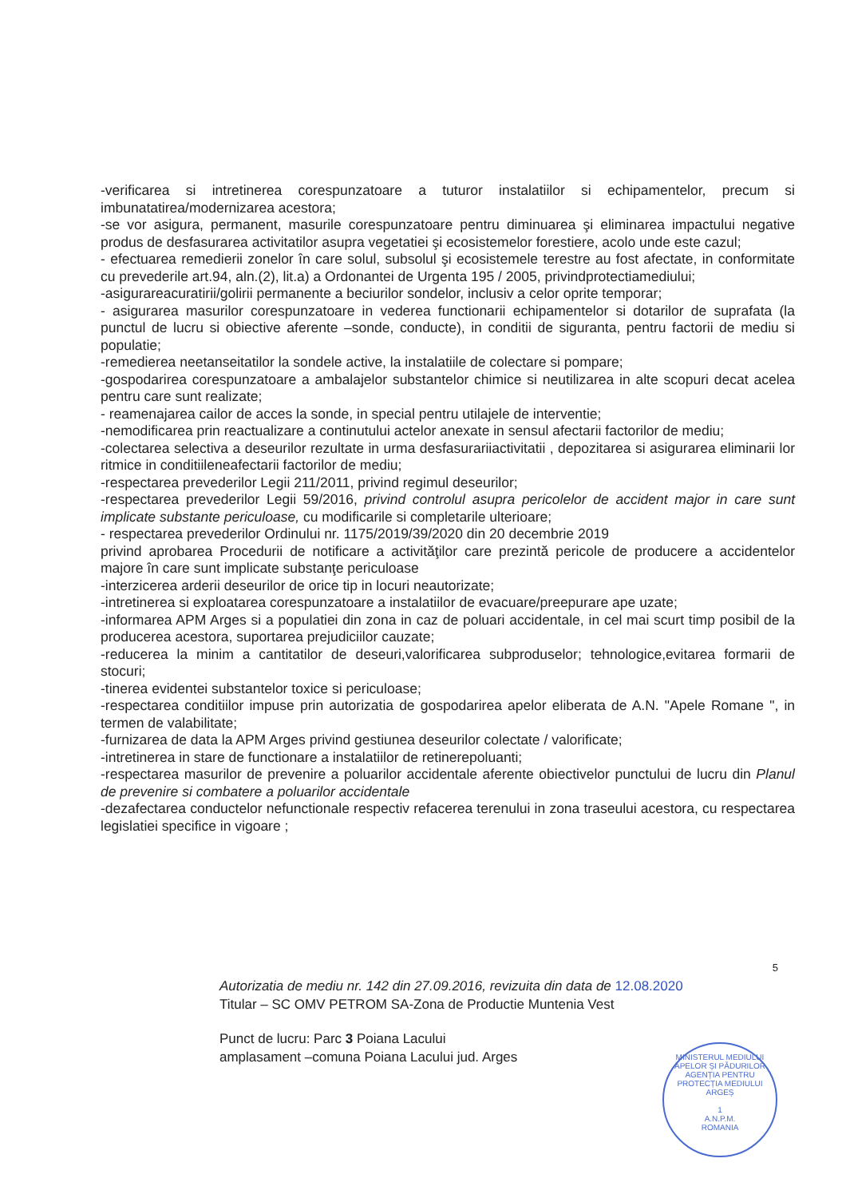-verificarea si intretinerea corespunzatoare a tuturor instalatiilor si echipamentelor, precum si imbunatatirea/modernizarea acestora;
-se vor asigura, permanent, masurile corespunzatoare pentru diminuarea şi eliminarea impactului negative produs de desfasurarea activitatilor asupra vegetatiei şi ecosistemelor forestiere, acolo unde este cazul;
- efectuarea remedierii zonelor în care solul, subsolul şi ecosistemele terestre au fost afectate, in conformitate cu prevederile art.94, aln.(2), lit.a) a Ordonantei de Urgenta 195 / 2005, privindprotectiamediului;
-asigurareacuratirii/golirii permanente a beciurilor sondelor, inclusiv a celor oprite temporar;
- asigurarea masurilor corespunzatoare in vederea functionarii echipamentelor si dotarilor de suprafata (la punctul de lucru si obiective aferente –sonde, conducte), in conditii de siguranta, pentru factorii de mediu si populatie;
-remedierea neetanseitatilor la sondele active, la instalatiile de colectare si pompare;
-gospodarirea corespunzatoare a ambalajelor substantelor chimice si neutilizarea in alte scopuri decat acelea pentru care sunt realizate;
- reamenajarea cailor de acces la sonde, in special pentru utilajele de interventie;
-nemodificarea prin reactualizare a continutului actelor anexate in sensul afectarii factorilor de mediu;
-colectarea selectiva a deseurilor rezultate in urma desfasurariiactivitatii , depozitarea si asigurarea eliminarii lor ritmice in conditiileneafectarii factorilor de mediu;
-respectarea prevederilor Legii 211/2011, privind regimul deseurilor;
-respectarea prevederilor Legii 59/2016, privind controlul asupra pericolelor de accident major in care sunt implicate substante periculoase, cu modificarile si completarile ulterioare;
- respectarea prevederilor Ordinului nr. 1175/2019/39/2020 din 20 decembrie 2019
privind aprobarea Procedurii de notificare a activităţilor care prezintă pericole de producere a accidentelor majore în care sunt implicate substanţe periculoase
-interzicerea arderii deseurilor de orice tip in locuri neautorizate;
-intretinerea si exploatarea corespunzatoare a instalatiilor de evacuare/preepurare ape uzate;
-informarea APM Arges si a populatiei din zona in caz de poluari accidentale, in cel mai scurt timp posibil de la producerea acestora, suportarea prejudiciilor cauzate;
-reducerea la minim a cantitatilor de deseuri,valorificarea subproduselor; tehnologice,evitarea formarii de stocuri;
-tinerea evidentei substantelor toxice si periculoase;
-respectarea conditiilor impuse prin autorizatia de gospodarirea apelor eliberata de A.N. "Apele Romane ", in termen de valabilitate;
-furnizarea de data la APM Arges privind gestiunea deseurilor colectate / valorificate;
-intretinerea in stare de functionare a instalatiilor de retinerepoluanti;
-respectarea masurilor de prevenire a poluarilor accidentale aferente obiectivelor punctului de lucru din Planul de prevenire si combatere a poluarilor accidentale
-dezafectarea conductelor nefunctionale respectiv refacerea terenului in zona traseului acestora, cu respectarea legislatiei specifice in vigoare ;
5
Autorizatia de mediu nr. 142 din 27.09.2016, revizuita din data de 12.08.2020
Titular – SC OMV PETROM SA-Zona de Productie Muntenia Vest
Punct de lucru: Parc 3 Poiana Lacului
amplasament –comuna Poiana Lacului jud. Arges
MINISTERUL MEDIULUI APELOR ȘI PĂDURILOR
AGENȚIA PENTRU PROTECȚIA MEDIULUI ARGEȘ
1
A.N.P.M.
ROMANIA